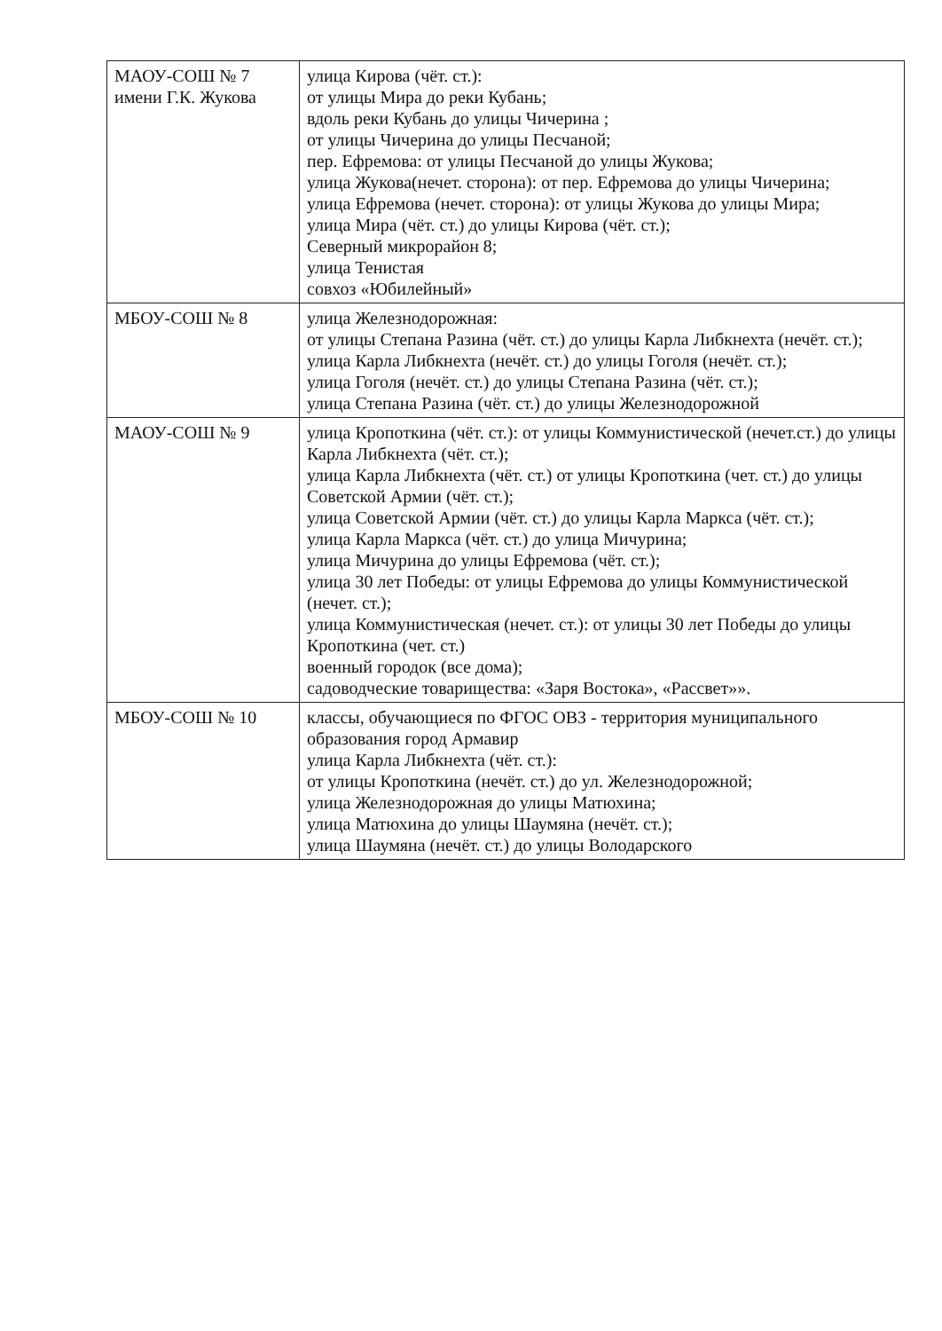| МАОУ-СОШ № 7 имени Г.К. Жукова | улица Кирова (чёт. ст.): от улицы Мира до реки Кубань; вдоль реки Кубань до улицы Чичерина ; от улицы Чичерина до улицы Песчаной; пер. Ефремова: от улицы Песчаной до улицы Жукова; улица Жукова(нечет. сторона): от пер. Ефремова до улицы Чичерина; улица Ефремова (нечет. сторона): от улицы Жукова до улицы Мира; улица Мира (чёт. ст.) до улицы Кирова (чёт. ст.); Северный микрорайон 8; улица Тенистая совхоз «Юбилейный» |
| МБОУ-СОШ № 8 | улица Железнодорожная: от улицы Степана Разина (чёт. ст.) до улицы Карла Либкнехта (нечёт. ст.); улица Карла Либкнехта (нечёт. ст.) до улицы Гоголя (нечёт. ст.); улица Гоголя (нечёт. ст.) до улицы Степана Разина (чёт. ст.); улица Степана Разина (чёт. ст.) до улицы Железнодорожной |
| МАОУ-СОШ № 9 | улица Кропоткина (чёт. ст.): от улицы Коммунистической (нечет.ст.) до улицы Карла Либкнехта (чёт. ст.); улица Карла Либкнехта (чёт. ст.) от улицы Кропоткина (чет. ст.) до улицы Советской Армии (чёт. ст.); улица Советской Армии (чёт. ст.) до улицы Карла Маркса (чёт. ст.); улица Карла Маркса (чёт. ст.) до улица Мичурина; улица Мичурина до улицы Ефремова (чёт. ст.); улица 30 лет Победы: от улицы Ефремова до улицы Коммунистической (нечет. ст.); улица Коммунистическая (нечет. ст.): от улицы 30 лет Победы до улицы Кропоткина (чет. ст.) военный городок (все дома); садоводческие товарищества: «Заря Востока», «Рассвет»». |
| МБОУ-СОШ № 10 | классы, обучающиеся по ФГОС ОВЗ - территория муниципального образования город Армавир улица Карла Либкнехта (чёт. ст.): от улицы Кропоткина (нечёт. ст.) до ул. Железнодорожной; улица Железнодорожная до улицы Матюхина; улица Матюхина до улицы Шаумяна (нечёт. ст.); улица Шаумяна (нечёт. ст.) до улицы Володарского |